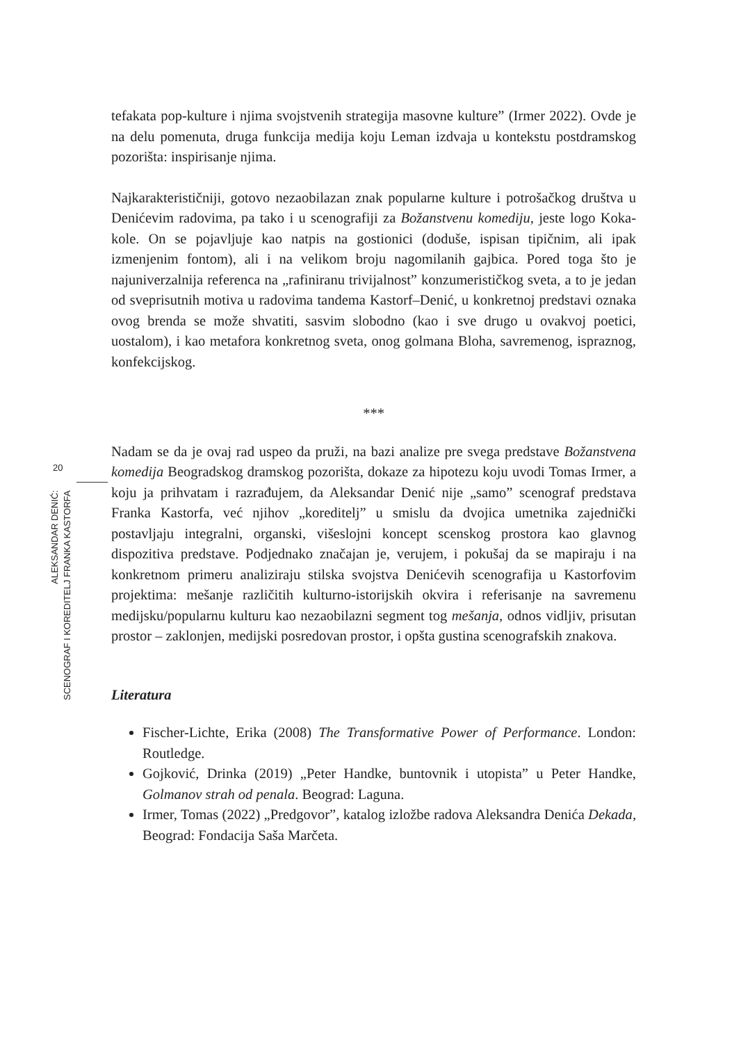20
ALEKSANDAR DENIĆ:
SCENOGRAF I KOREDITELJ FRANKA KASTORFA
tefakata pop-kulture i njima svojstvenih strategija masovne kulture” (Irmer 2022). Ovde je na delu pomenuta, druga funkcija medija koju Leman izdvaja u kontekstu postdramskog pozorišta: inspirisanje njima.
Najkarakterističniji, gotovo nezaobilazan znak popularne kulture i potrošačkog društva u Denićevim radovima, pa tako i u scenografiji za Božanstvenu komediju, jeste logo Koka-kole. On se pojavljuje kao natpis na gostionici (doduše, ispisan tipičnim, ali ipak izmenjenim fontom), ali i na velikom broju nagomilanih gajbica. Pored toga što je najuniverzalnija referenca na „rafiniranu trivijalnost” konzumerističkog sveta, a to je jedan od sveprisutnih motiva u radovima tandema Kastorf–Denić, u konkretnoj predstavi oznaka ovog brenda se može shvatiti, sasvim slobodno (kao i sve drugo u ovakvoj poetici, uostalom), i kao metafora konkretnog sveta, onog golmana Bloha, savremenog, ispraznog, konfekcijskog.
***
Nadam se da je ovaj rad uspeo da pruži, na bazi analize pre svega predstave Božanstvena komedija Beogradskog dramskog pozorišta, dokaze za hipotezu koju uvodi Tomas Irmer, a koju ja prihvatam i razrađujem, da Aleksandar Denić nije „samo” scenograf predstava Franka Kastorfa, već njihov „koreditelj” u smislu da dvojica umetnika zajednički postavljaju integralni, organski, višeslojni koncept scenskog prostora kao glavnog dispozitiva predstave. Podjednako značajan je, verujem, i pokušaj da se mapiraju i na konkretnom primeru analiziraju stilska svojstva Denićevih scenografija u Kastorfovim projektima: mešanje različitih kulturno-istorijskih okvira i referisanje na savremenu medijsku/popularnu kulturu kao nezaobilazni segment tog mešanja, odnos vidljiv, prisutan prostor – zaklonjen, medijski posredovan prostor, i opšta gustina scenografskih znakova.
Literatura
Fischer-Lichte, Erika (2008) The Transformative Power of Performance. London: Routledge.
Gojković, Drinka (2019) „Peter Handke, buntovnik i utopista” u Peter Handke, Golmanov strah od penala. Beograd: Laguna.
Irmer, Tomas (2022) „Predgovor”, katalog izložbe radova Aleksandra Denića Dekada, Beograd: Fondacija Saša Marčeta.